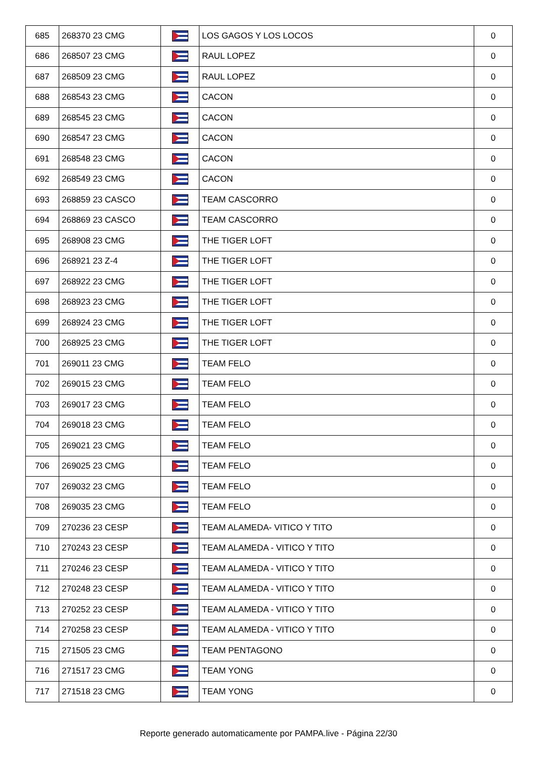| 685 | 268370 23 CMG | | LOS GAGOS Y LOS LOCOS | 0 |
| 686 | 268507 23 CMG | | RAUL LOPEZ | 0 |
| 687 | 268509 23 CMG | | RAUL LOPEZ | 0 |
| 688 | 268543 23 CMG | | CACON | 0 |
| 689 | 268545 23 CMG | | CACON | 0 |
| 690 | 268547 23 CMG | | CACON | 0 |
| 691 | 268548 23 CMG | | CACON | 0 |
| 692 | 268549 23 CMG | | CACON | 0 |
| 693 | 268859 23 CASCO | | TEAM CASCORRO | 0 |
| 694 | 268869 23 CASCO | | TEAM CASCORRO | 0 |
| 695 | 268908 23 CMG | | THE TIGER LOFT | 0 |
| 696 | 268921 23 Z-4 | | THE TIGER LOFT | 0 |
| 697 | 268922 23 CMG | | THE TIGER LOFT | 0 |
| 698 | 268923 23 CMG | | THE TIGER LOFT | 0 |
| 699 | 268924 23 CMG | | THE TIGER LOFT | 0 |
| 700 | 268925 23 CMG | | THE TIGER LOFT | 0 |
| 701 | 269011 23 CMG | | TEAM FELO | 0 |
| 702 | 269015 23 CMG | | TEAM FELO | 0 |
| 703 | 269017 23 CMG | | TEAM FELO | 0 |
| 704 | 269018 23 CMG | | TEAM FELO | 0 |
| 705 | 269021 23 CMG | | TEAM FELO | 0 |
| 706 | 269025 23 CMG | | TEAM FELO | 0 |
| 707 | 269032 23 CMG | | TEAM FELO | 0 |
| 708 | 269035 23 CMG | | TEAM FELO | 0 |
| 709 | 270236 23 CESP | | TEAM ALAMEDA- VITICO Y TITO | 0 |
| 710 | 270243 23 CESP | | TEAM ALAMEDA - VITICO Y TITO | 0 |
| 711 | 270246 23 CESP | | TEAM ALAMEDA - VITICO Y TITO | 0 |
| 712 | 270248 23 CESP | | TEAM ALAMEDA - VITICO Y TITO | 0 |
| 713 | 270252 23 CESP | | TEAM ALAMEDA - VITICO Y TITO | 0 |
| 714 | 270258 23 CESP | | TEAM ALAMEDA - VITICO Y TITO | 0 |
| 715 | 271505 23 CMG | | TEAM PENTAGONO | 0 |
| 716 | 271517 23 CMG | | TEAM YONG | 0 |
| 717 | 271518 23 CMG | | TEAM YONG | 0 |
Reporte generado automaticamente por PAMPA.live - Página 22/30